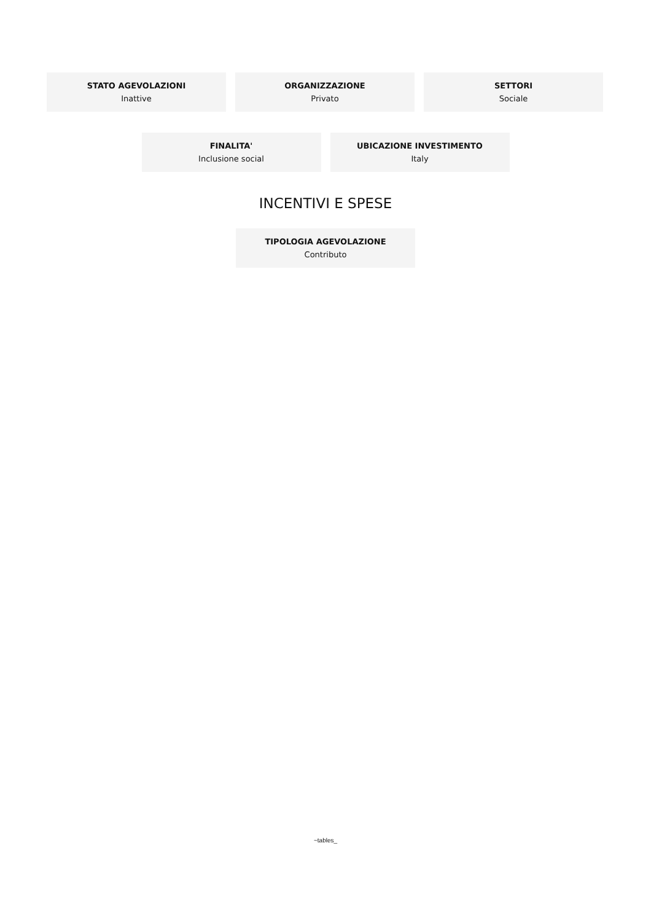STATO AGEVOLAZIONI
Inattive
ORGANIZZAZIONE
Privato
SETTORI
Sociale
FINALITA'
Inclusione social
UBICAZIONE INVESTIMENTO
Italy
INCENTIVI E SPESE
TIPOLOGIA AGEVOLAZIONE
Contributo
~tables_